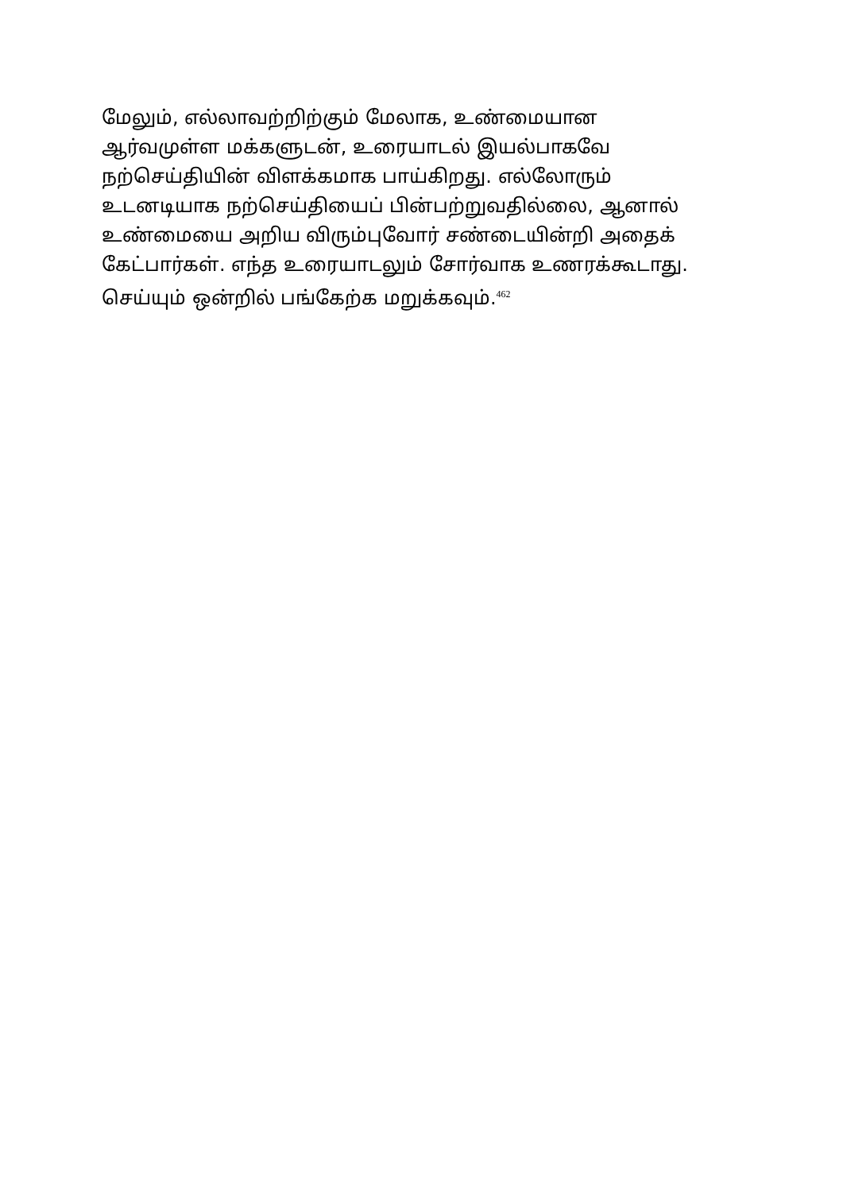மேலும், எல்லாவற்றிற்கும் மேலாக, உண்மையான
ஆர்வமுள்ள மக்களுடன், உரையாடல் இயல்பாகவே
நற்செய்தியின் விளக்கமாக பாய்கிறது. எல்லோரும்
உடனடியாக நற்செய்தியைப் பின்பற்றுவதில்லை, ஆனால்
உண்மையை அறிய விரும்புவோர் சண்டையின்றி அதைக்
கேட்பார்கள். எந்த உரையாடலும் சோர்வாக உணரக்கூடாது.
செய்யும் ஒன்றில் பங்கேற்க மறுக்கவும்.<sup>462</sup>